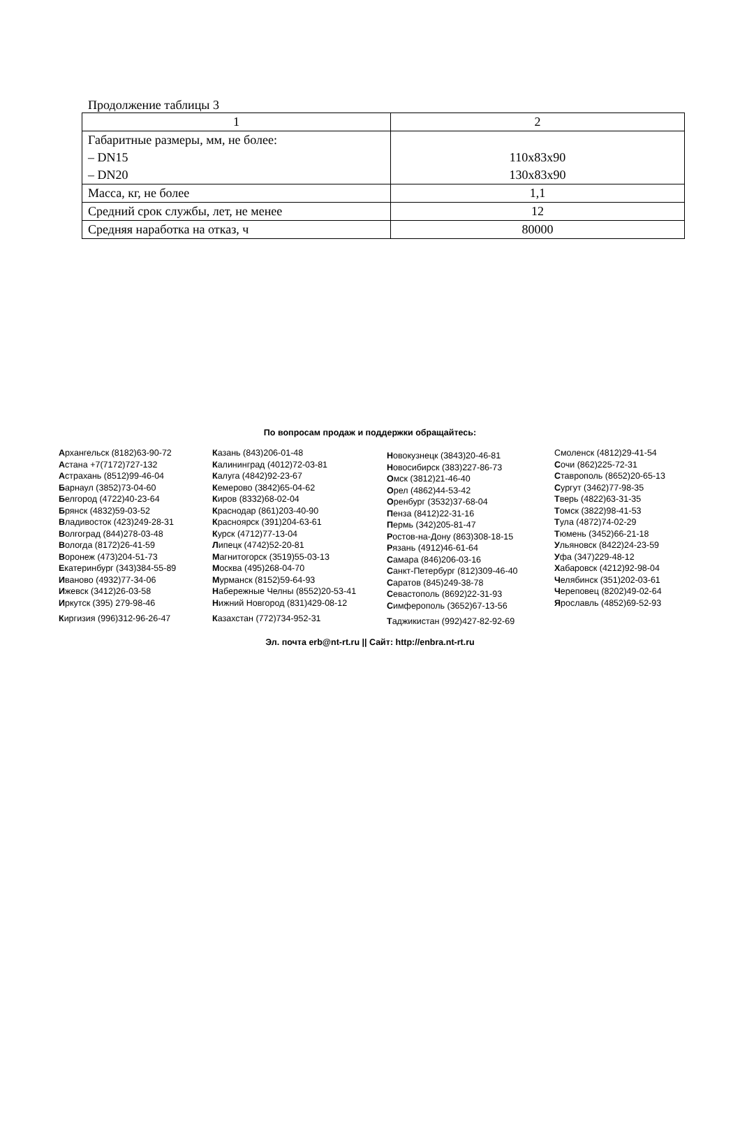Продолжение таблицы 3
| 1 | 2 |
| Габаритные размеры, мм, не более: – DN15 – DN20 | 110x83x90 130x83x90 |
| Масса, кг, не более | 1,1 |
| Средний срок службы, лет, не менее | 12 |
| Средняя наработка на отказ, ч | 80000 |
По вопросам продаж и поддержки обращайтесь:
Архангельск (8182)63-90-72
Астана +7(7172)727-132
Астрахань (8512)99-46-04
Барнаул (3852)73-04-60
Белгород (4722)40-23-64
Брянск (4832)59-03-52
Владивосток (423)249-28-31
Волгоград (844)278-03-48
Вологда (8172)26-41-59
Воронеж (473)204-51-73
Екатеринбург (343)384-55-89
Иваново (4932)77-34-06
Ижевск (3412)26-03-58
Иркутск (395) 279-98-46
Киргизия (996)312-96-26-47
Казань (843)206-01-48
Калининград (4012)72-03-81
Калуга (4842)92-23-67
Кемерово (3842)65-04-62
Киров (8332)68-02-04
Краснодар (861)203-40-90
Красноярск (391)204-63-61
Курск (4712)77-13-04
Липецк (4742)52-20-81
Магнитогорск (3519)55-03-13
Москва (495)268-04-70
Мурманск (8152)59-64-93
Набережные Челны (8552)20-53-41
Нижний Новгород (831)429-08-12
Казахстан (772)734-952-31
Новокузнецк (3843)20-46-81
Новосибирск (383)227-86-73
Омск (3812)21-46-40
Орел (4862)44-53-42
Оренбург (3532)37-68-04
Пенза (8412)22-31-16
Пермь (342)205-81-47
Ростов-на-Дону (863)308-18-15
Рязань (4912)46-61-64
Самара (846)206-03-16
Санкт-Петербург (812)309-46-40
Саратов (845)249-38-78
Севастополь (8692)22-31-93
Симферополь (3652)67-13-56
Таджикистан (992)427-82-92-69
Смоленск (4812)29-41-54
Сочи (862)225-72-31
Ставрополь (8652)20-65-13
Сургут (3462)77-98-35
Тверь (4822)63-31-35
Томск (3822)98-41-53
Тула (4872)74-02-29
Тюмень (3452)66-21-18
Ульяновск (8422)24-23-59
Уфа (347)229-48-12
Хабаровск (4212)92-98-04
Челябинск (351)202-03-61
Череповец (8202)49-02-64
Ярославль (4852)69-52-93
Эл. почта erb@nt-rt.ru || Сайт: http://enbra.nt-rt.ru